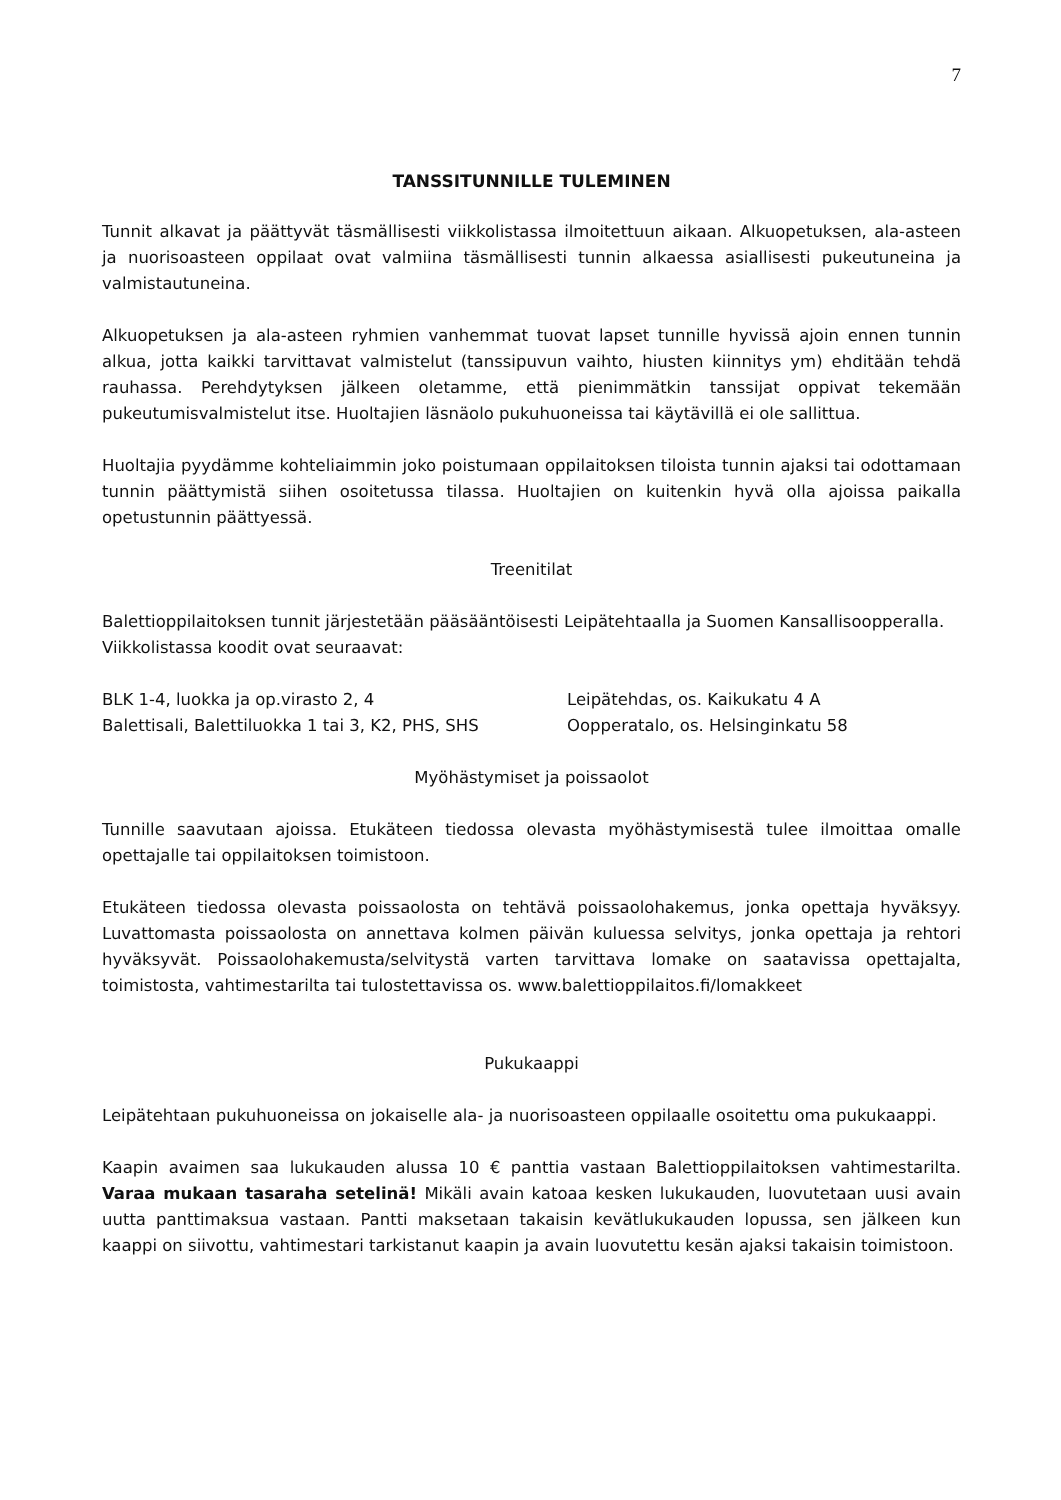7
TANSSITUNNILLE TULEMINEN
Tunnit alkavat ja päättyvät täsmällisesti viikkolistassa ilmoitettuun aikaan. Alkuopetuksen, ala-asteen ja nuorisoasteen oppilaat ovat valmiina täsmällisesti tunnin alkaessa asiallisesti pukeutuneina ja valmistautuneina.
Alkuopetuksen ja ala-asteen ryhmien vanhemmat tuovat lapset tunnille hyvissä ajoin ennen tunnin alkua, jotta kaikki tarvittavat valmistelut (tanssipuvun vaihto, hiusten kiinnitys ym) ehditään tehdä rauhassa. Perehdytyksen jälkeen oletamme, että pienimmätkin tanssijat oppivat tekemään pukeutumisvalmistelut itse. Huoltajien läsnäolo pukuhuoneissa tai käytävillä ei ole sallittua.
Huoltajia pyydämme kohteliaimmin joko poistumaan oppilaitoksen tiloista tunnin ajaksi tai odottamaan tunnin päättymistä siihen osoitetussa tilassa. Huoltajien on kuitenkin hyvä olla ajoissa paikalla opetustunnin päättyessä.
Treenitilat
Balettioppilaitoksen tunnit järjestetään pääsääntöisesti Leipätehtaalla ja Suomen Kansallisoopperalla. Viikkolistassa koodit ovat seuraavat:
BLK 1-4, luokka ja op.virasto 2, 4 Leipätehdas, os. Kaikukatu 4 A
Balettisali, Balettiluokka 1 tai 3, K2, PHS, SHS
Oopperatalo, os. Helsinginkatu 58
Myöhästymiset ja poissaolot
Tunnille saavutaan ajoissa. Etukäteen tiedossa olevasta myöhästymisestä tulee ilmoittaa omalle opettajalle tai oppilaitoksen toimistoon.
Etukäteen tiedossa olevasta poissaolosta on tehtävä poissaolohakemus, jonka opettaja hyväksyy. Luvattomasta poissaolosta on annettava kolmen päivän kuluessa selvitys, jonka opettaja ja rehtori hyväksyvät. Poissaolohakemusta/selvitystä varten tarvittava lomake on saatavissa opettajalta, toimistosta, vahtimestarilta tai tulostettavissa os. www.balettioppilaitos.fi/lomakkeet
Pukukaappi
Leipätehtaan pukuhuoneissa on jokaiselle ala- ja nuorisoasteen oppilaalle osoitettu oma pukukaappi.
Kaapin avaimen saa lukukauden alussa 10 € panttia vastaan Balettioppilaitoksen vahtimestarilta. Varaa mukaan tasaraha setelinä! Mikäli avain katoaa kesken lukukauden, luovutetaan uusi avain uutta panttimaksua vastaan. Pantti maksetaan takaisin kevätlukukauden lopussa, sen jälkeen kun kaappi on siivottu, vahtimestari tarkistanut kaapin ja avain luovutettu kesän ajaksi takaisin toimistoon.